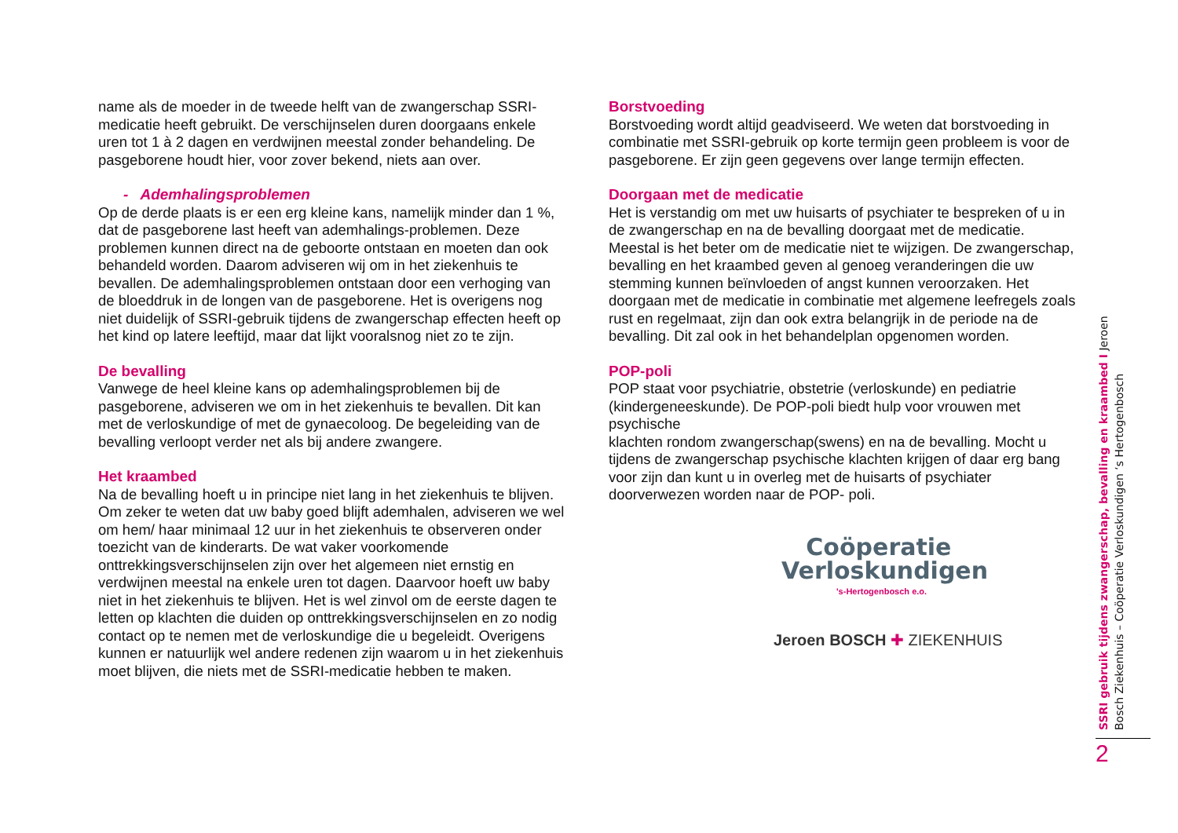name als de moeder in de tweede helft van de zwangerschap SSRI-medicatie heeft gebruikt. De verschijnselen duren doorgaans enkele uren tot 1 à 2 dagen en verdwijnen meestal zonder behandeling. De pasgeborene houdt hier, voor zover bekend, niets aan over.
- Ademhalingsproblemen
Op de derde plaats is er een erg kleine kans, namelijk minder dan 1 %, dat de pasgeborene last heeft van ademhalings-problemen. Deze problemen kunnen direct na de geboorte ontstaan en moeten dan ook behandeld worden. Daarom adviseren wij om in het ziekenhuis te bevallen. De ademhalingsproblemen ontstaan door een verhoging van de bloeddruk in de longen van de pasgeborene. Het is overigens nog niet duidelijk of SSRI-gebruik tijdens de zwangerschap effecten heeft op het kind op latere leeftijd, maar dat lijkt vooralsnog niet zo te zijn.
De bevalling
Vanwege de heel kleine kans op ademhalingsproblemen bij de pasgeborene, adviseren we om in het ziekenhuis te bevallen. Dit kan met de verloskundige of met de gynaecoloog. De begeleiding van de bevalling verloopt verder net als bij andere zwangere.
Het kraambed
Na de bevalling hoeft u in principe niet lang in het ziekenhuis te blijven. Om zeker te weten dat uw baby goed blijft ademhalen, adviseren we wel om hem/ haar minimaal 12 uur in het ziekenhuis te observeren onder toezicht van de kinderarts. De wat vaker voorkomende onttrekkingsverschijnselen zijn over het algemeen niet ernstig en verdwijnen meestal na enkele uren tot dagen. Daarvoor hoeft uw baby niet in het ziekenhuis te blijven. Het is wel zinvol om de eerste dagen te letten op klachten die duiden op onttrekkingsverschijnselen en zo nodig contact op te nemen met de verloskundige die u begeleidt. Overigens kunnen er natuurlijk wel andere redenen zijn waarom u in het ziekenhuis moet blijven, die niets met de SSRI-medicatie hebben te maken.
Borstvoeding
Borstvoeding wordt altijd geadviseerd. We weten dat borstvoeding in combinatie met SSRI-gebruik op korte termijn geen probleem is voor de pasgeborene. Er zijn geen gegevens over lange termijn effecten.
Doorgaan met de medicatie
Het is verstandig om met uw huisarts of psychiater te bespreken of u in de zwangerschap en na de bevalling doorgaat met de medicatie. Meestal is het beter om de medicatie niet te wijzigen. De zwangerschap, bevalling en het kraambed geven al genoeg veranderingen die uw stemming kunnen beïnvloeden of angst kunnen veroorzaken. Het doorgaan met de medicatie in combinatie met algemene leefregels zoals rust en regelmaat, zijn dan ook extra belangrijk in de periode na de bevalling. Dit zal ook in het behandelplan opgenomen worden.
POP-poli
POP staat voor psychiatrie, obstetrie (verloskunde) en pediatrie (kindergeneeskunde). De POP-poli biedt hulp voor vrouwen met psychische
klachten rondom zwangerschap(swens) en na de bevalling. Mocht u tijdens de zwangerschap psychische klachten krijgen of daar erg bang voor zijn dan kunt u in overleg met de huisarts of psychiater doorverwezen worden naar de POP- poli.
Coöperatie
Verloskundigen
's-Hertogenbosch e.o.
Jeroen BOSCH ✚ ZIEKENHUIS
SSRI gebruik tijdens zwangerschap, bevalling en kraambed I Jeroen Bosch Ziekenhuis – Coöperatie Verloskundigen ‘s Hertogenbosch
2